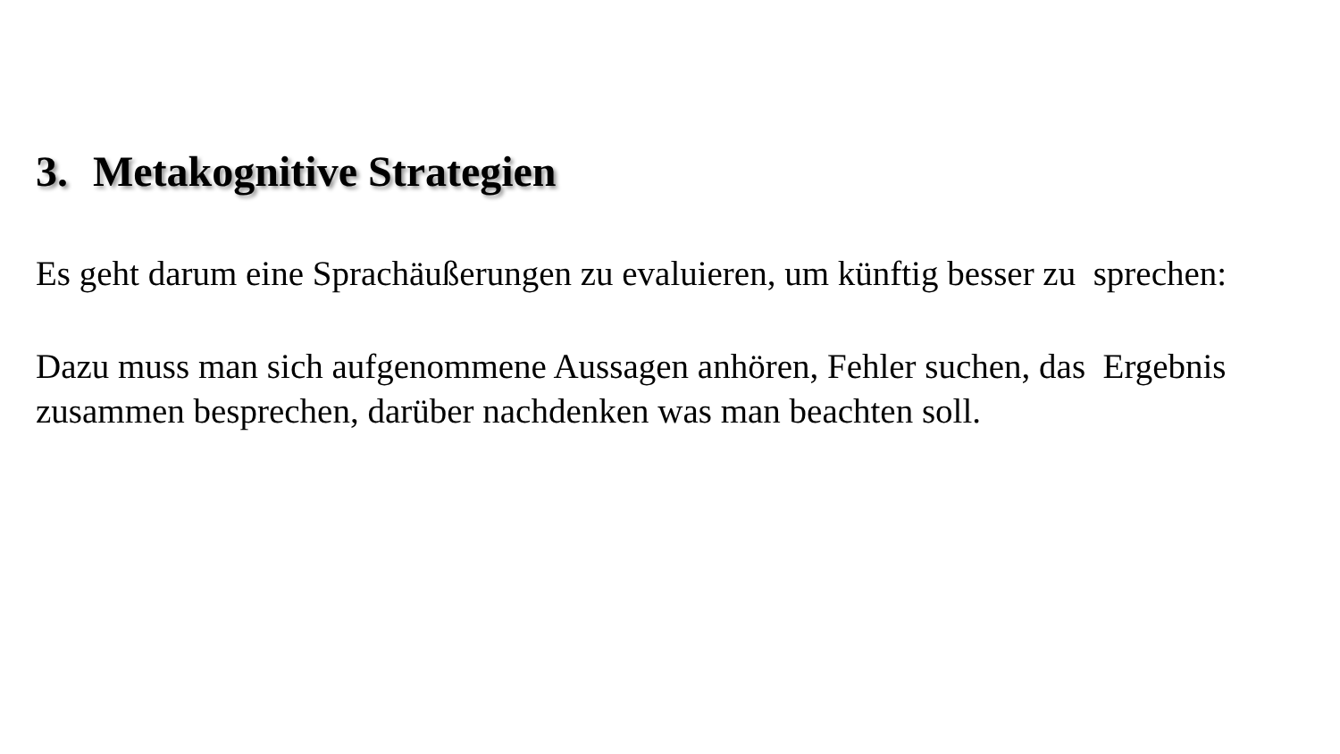3. Metakognitive Strategien
Es geht darum eine Sprachäußerungen zu evaluieren, um künftig besser zu sprechen:
Dazu muss man sich aufgenommene Aussagen anhören, Fehler suchen, das Ergebnis zusammen besprechen, darüber nachdenken was man beachten soll.